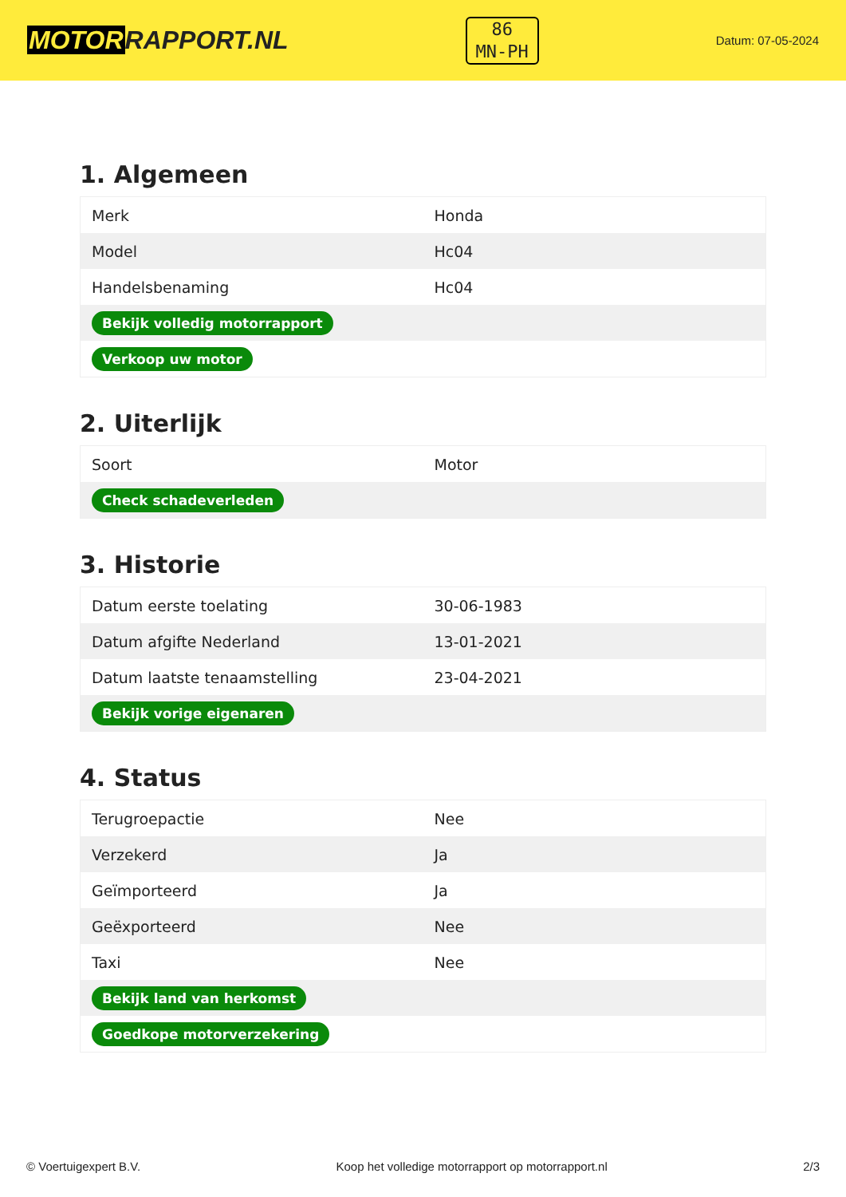MOTORRAPPORT.NL
86
MN-PH
Datum: 07-05-2024
1. Algemeen
| Merk | Honda |
| Model | Hc04 |
| Handelsbenaming | Hc04 |
| Bekijk volledig motorrapport | |
| Verkoop uw motor | |
2. Uiterlijk
| Soort | Motor |
| Check schadeverleden | |
3. Historie
| Datum eerste toelating | 30-06-1983 |
| Datum afgifte Nederland | 13-01-2021 |
| Datum laatste tenaamstelling | 23-04-2021 |
| Bekijk vorige eigenaren | |
4. Status
| Terugroepactie | Nee |
| Verzekerd | Ja |
| Geïmporteerd | Ja |
| Geëxporteerd | Nee |
| Taxi | Nee |
| Bekijk land van herkomst | |
| Goedkope motorverzekering | |
© Voertuigexpert B.V. Koop het volledige motorrapport op motorrapport.nl 2/3